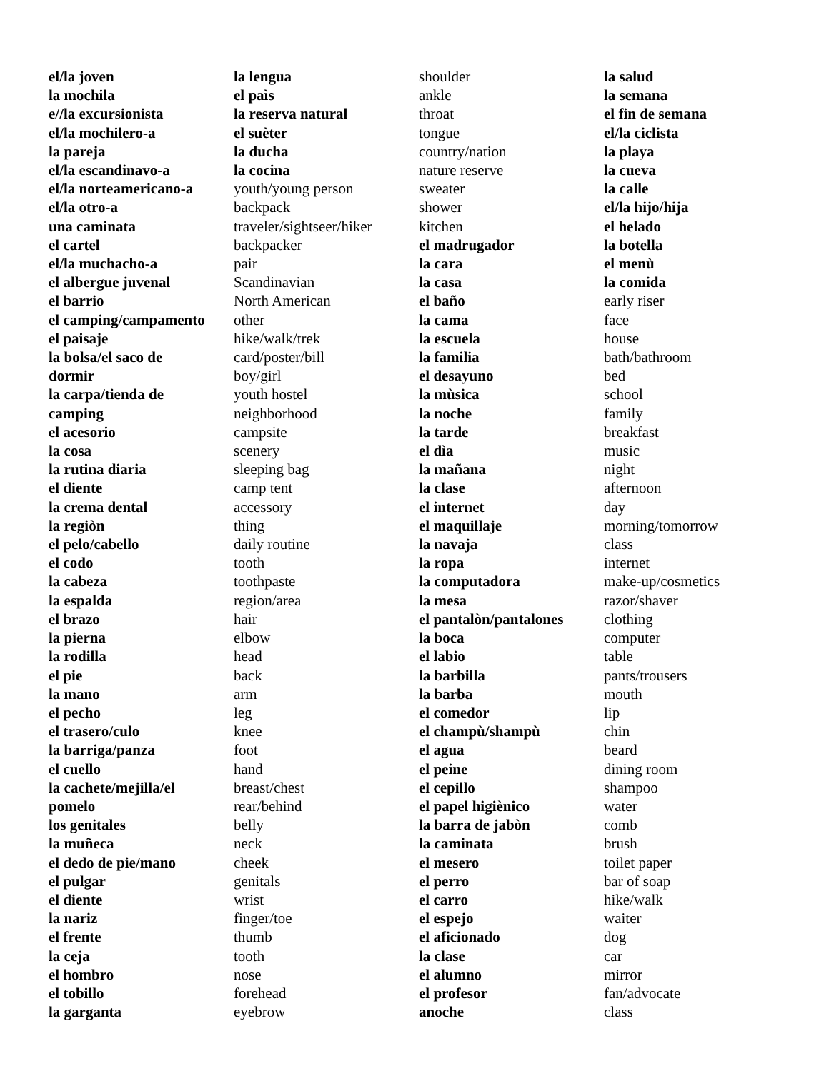el/la joven
la mochila
e//la excursionista
el/la mochilero-a
la pareja
el/la escandinavo-a
el/la norteamericano-a
el/la otro-a
una caminata
el cartel
el/la muchacho-a
el albergue juvenal
el barrio
el camping/campamento
el paisaje
la bolsa/el saco de
dormir
la carpa/tienda de
camping
el acesorio
la cosa
la rutina diaria
el diente
la crema dental
la regiòn
el pelo/cabello
el codo
la cabeza
la espalda
el brazo
la pierna
la rodilla
el pie
la mano
el pecho
el trasero/culo
la barriga/panza
el cuello
la cachete/mejilla/el
pomelo
los genitales
la muñeca
el dedo de pie/mano
el pulgar
el diente
la nariz
el frente
la ceja
el hombro
el tobillo
la garganta
la lengua
el paìs
la reserva natural
el suèter
la ducha
la cocina
youth/young person
backpack
traveler/sightseer/hiker
backpacker
pair
Scandinavian
North American
other
hike/walk/trek
card/poster/bill
boy/girl
youth hostel
neighborhood
campsite
scenery
sleeping bag
camp tent
accessory
thing
daily routine
tooth
toothpaste
region/area
hair
elbow
head
back
arm
leg
knee
foot
hand
breast/chest
rear/behind
belly
neck
cheek
genitals
wrist
finger/toe
thumb
tooth
nose
forehead
eyebrow
shoulder
ankle
throat
tongue
country/nation
nature reserve
sweater
shower
kitchen
el madrugador
la cara
la casa
el baño
la cama
la escuela
la familia
el desayuno
la mùsica
la noche
la tarde
el dìa
la mañana
la clase
el internet
el maquillaje
la navaja
la ropa
la computadora
la mesa
el pantalòn/pantalones
la boca
el labio
la barbilla
la barba
el comedor
el champù/shampù
el agua
el peine
el cepillo
el papel higiènico
la barra de jabòn
la caminata
el mesero
el perro
el carro
el espejo
el aficionado
la clase
el alumno
el profesor
anoche
la salud
la semana
el fin de semana
el/la ciclista
la playa
la cueva
la calle
el/la hijo/hija
el helado
la botella
el menù
la comida
early riser
face
house
bath/bathroom
bed
school
family
breakfast
music
night
afternoon
day
morning/tomorrow
class
internet
make-up/cosmetics
razor/shaver
clothing
computer
table
pants/trousers
mouth
lip
chin
beard
dining room
shampoo
water
comb
brush
toilet paper
bar of soap
hike/walk
waiter
dog
car
mirror
fan/advocate
class